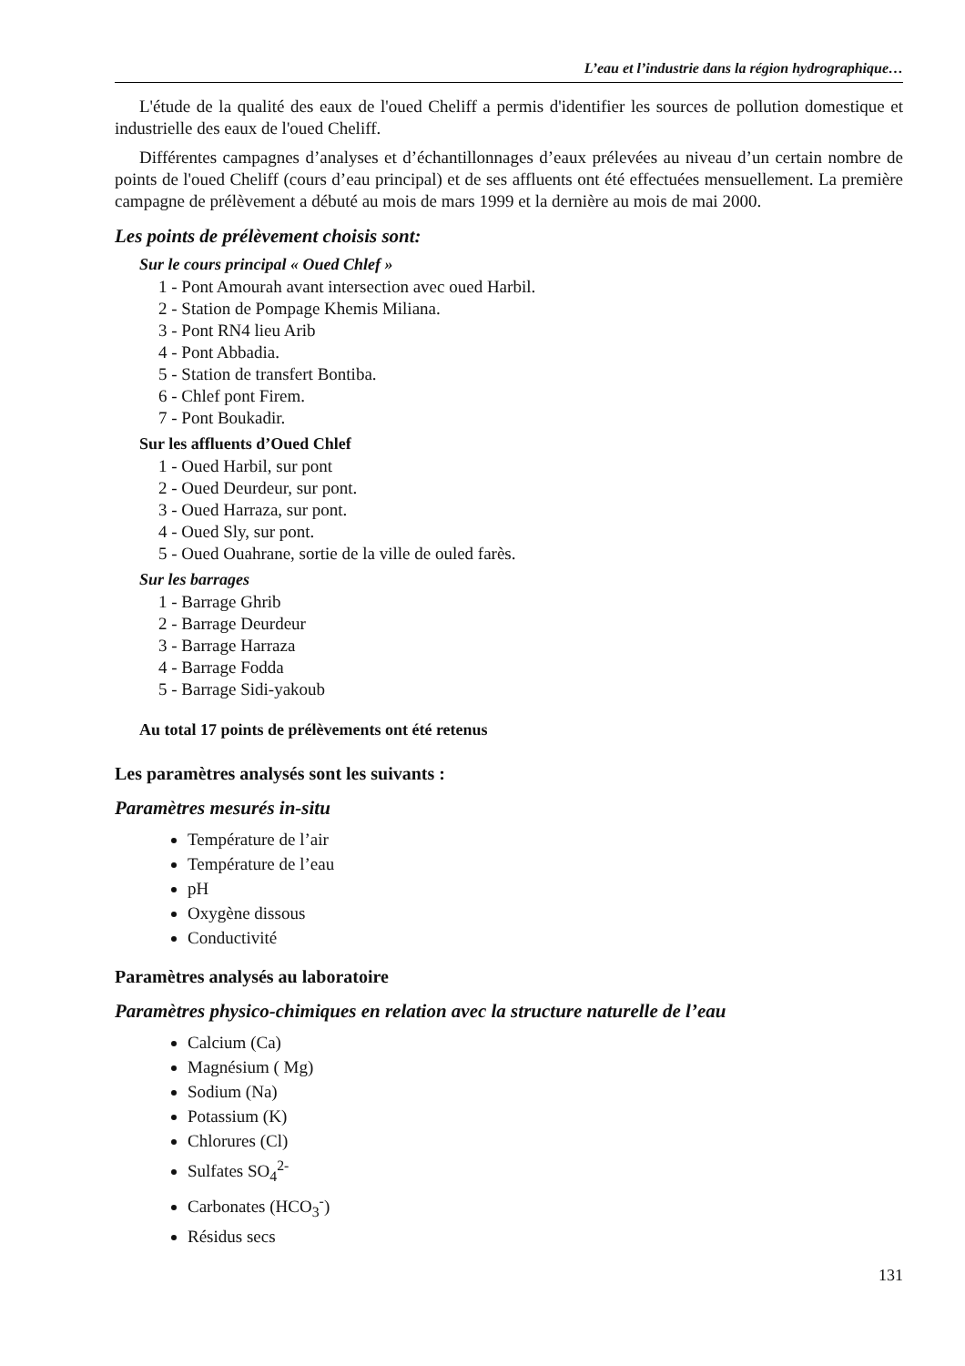L’eau et l’industrie dans la région hydrographique…
L'étude de la qualité des eaux de l'oued Cheliff a permis d'identifier les sources de pollution domestique et industrielle des eaux de l'oued Cheliff.
Différentes campagnes d’analyses et d’échantillonnages d’eaux prélevées au niveau d’un certain nombre de points de l'oued Cheliff (cours d’eau principal) et de ses affluents ont été effectuées mensuellement. La première campagne de prélèvement a débuté au mois de mars 1999 et la dernière au mois de mai 2000.
Les points de prélèvement choisis sont:
Sur le cours principal « Oued Chlef »
1 - Pont Amourah avant intersection avec oued Harbil.
2 - Station de Pompage Khemis Miliana.
3 - Pont RN4 lieu Arib
4 - Pont Abbadia.
5 - Station de transfert Bontiba.
6 - Chlef pont Firem.
7 - Pont Boukadir.
Sur les affluents d’Oued Chlef
1 - Oued Harbil, sur pont
2 - Oued Deurdeur, sur pont.
3 - Oued Harraza, sur pont.
4 - Oued Sly, sur pont.
5 - Oued Ouahrane, sortie de la ville de ouled farès.
Sur les barrages
1 - Barrage Ghrib
2 - Barrage Deurdeur
3 - Barrage Harraza
4 - Barrage Fodda
5 - Barrage Sidi-yakoub
Au total 17 points de prélèvements ont été retenus
Les paramètres analysés sont les suivants :
Paramètres mesurés in-situ
Température de l’air
Température de l’eau
pH
Oxygène dissous
Conductivité
Paramètres analysés au laboratoire
Paramètres physico-chimiques en relation avec la structure naturelle de l’eau
Calcium (Ca)
Magnésium ( Mg)
Sodium (Na)
Potassium (K)
Chlorures (Cl)
Sulfates SO<sub>4</sub><sup>2-</sup>
Carbonates (HCO<sub>3</sub><sup>-</sup>)
Résidus secs
131